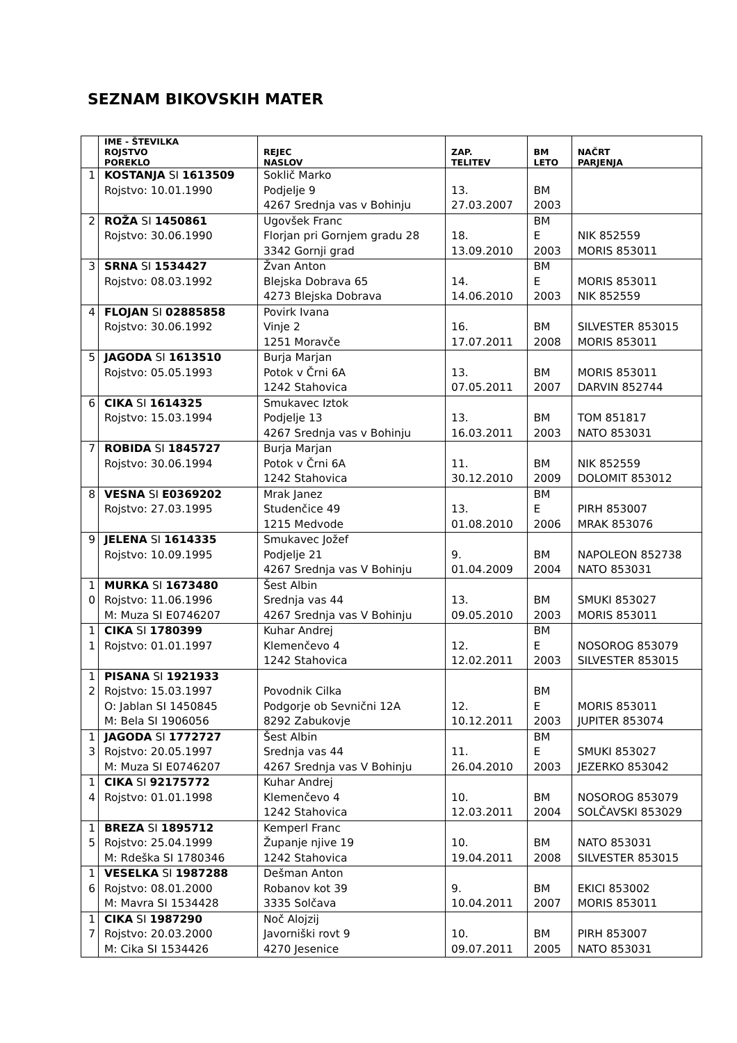SEZNAM BIKOVSKIH MATER
| | IME - ŠTEVILKA ROJSTVO POREKLO | REJEC NASLOV | ZAP. TELITEV | BM LETO | NAČRT PARJENJA |
| --- | --- | --- | --- | --- | --- |
| 1 | KOSTANJA SI 1613509 Rojstvo: 10.01.1990 | Soklič Marko Podjelje 9 4267 Srednja vas v Bohinju | 13. 27.03.2007 | BM 2003 | |
| 2 | ROŽA SI 1450861 Rojstvo: 30.06.1990 | Ugovšek Franc Florjan pri Gornjem gradu 28 3342 Gornji grad | 18. 13.09.2010 | BM E 2003 | NIK 852559 MORIS 853011 |
| 3 | SRNA SI 1534427 Rojstvo: 08.03.1992 | Žvan Anton Blejska Dobrava 65 4273 Blejska Dobrava | 14. 14.06.2010 | BM E 2003 | MORIS 853011 NIK 852559 |
| 4 | FLOJAN SI 02885858 Rojstvo: 30.06.1992 | Povirk Ivana Vinje 2 1251 Moravče | 16. 17.07.2011 | BM 2008 | SILVESTER 853015 MORIS 853011 |
| 5 | JAGODA SI 1613510 Rojstvo: 05.05.1993 | Burja Marjan Potok v Črni 6A 1242 Stahovica | 13. 07.05.2011 | BM 2007 | MORIS 853011 DARVIN 852744 |
| 6 | CIKA SI 1614325 Rojstvo: 15.03.1994 | Smukavec Iztok Podjelje 13 4267 Srednja vas v Bohinju | 13. 16.03.2011 | BM 2003 | TOM 851817 NATO 853031 |
| 7 | ROBIDA SI 1845727 Rojstvo: 30.06.1994 | Burja Marjan Potok v Črni 6A 1242 Stahovica | 11. 30.12.2010 | BM 2009 | NIK 852559 DOLOMIT 853012 |
| 8 | VESNA SI E0369202 Rojstvo: 27.03.1995 | Mrak Janez Studenčice 49 1215 Medvode | 13. 01.08.2010 | BM E 2006 | PIRH 853007 MRAK 853076 |
| 9 | JELENA SI 1614335 Rojstvo: 10.09.1995 | Smukavec Jožef Podjelje 21 4267 Srednja vas V Bohinju | 9. 01.04.2009 | BM 2004 | NAPOLEON 852738 NATO 853031 |
| 1 0 | MURKA SI 1673480 Rojstvo: 11.06.1996 M: Muza SI E0746207 | Šest Albin Srednja vas 44 4267 Srednja vas V Bohinju | 13. 09.05.2010 | BM 2003 | SMUKI 853027 MORIS 853011 |
| 1 1 | CIKA SI 1780399 Rojstvo: 01.01.1997 | Kuhar Andrej Klemenčevo 4 1242 Stahovica | 12. 12.02.2011 | BM E 2003 | NOSOROG 853079 SILVESTER 853015 |
| 1 2 | PISANA SI 1921933 Rojstvo: 15.03.1997 O: Jablan SI 1450845 M: Bela SI 1906056 | Povodnik Cilka Podgorje ob Sevnični 12A 8292 Zabukovje | 12. 10.12.2011 | BM E 2003 | MORIS 853011 JUPITER 853074 |
| 1 3 | JAGODA SI 1772727 Rojstvo: 20.05.1997 M: Muza SI E0746207 | Šest Albin Srednja vas 44 4267 Srednja vas V Bohinju | 11. 26.04.2010 | BM E 2003 | SMUKI 853027 JEZERKO 853042 |
| 1 4 | CIKA SI 92175772 Rojstvo: 01.01.1998 | Kuhar Andrej Klemenčevo 4 1242 Stahovica | 10. 12.03.2011 | BM 2004 | NOSOROG 853079 SOLČAVSKI 853029 |
| 1 5 | BREZA SI 1895712 Rojstvo: 25.04.1999 M: Rdeška SI 1780346 | Kemperl Franc Županje njive 19 1242 Stahovica | 10. 19.04.2011 | BM 2008 | NATO 853031 SILVESTER 853015 |
| 1 6 | VESELKA SI 1987288 Rojstvo: 08.01.2000 M: Mavra SI 1534428 | Dešman Anton Robanov kot 39 3335 Solčava | 9. 10.04.2011 | BM 2007 | EKICI 853002 MORIS 853011 |
| 1 7 | CIKA SI 1987290 Rojstvo: 20.03.2000 M: Cika SI 1534426 | Noč Alojzij Javorniški rovt 9 4270 Jesenice | 10. 09.07.2011 | BM 2005 | PIRH 853007 NATO 853031 |